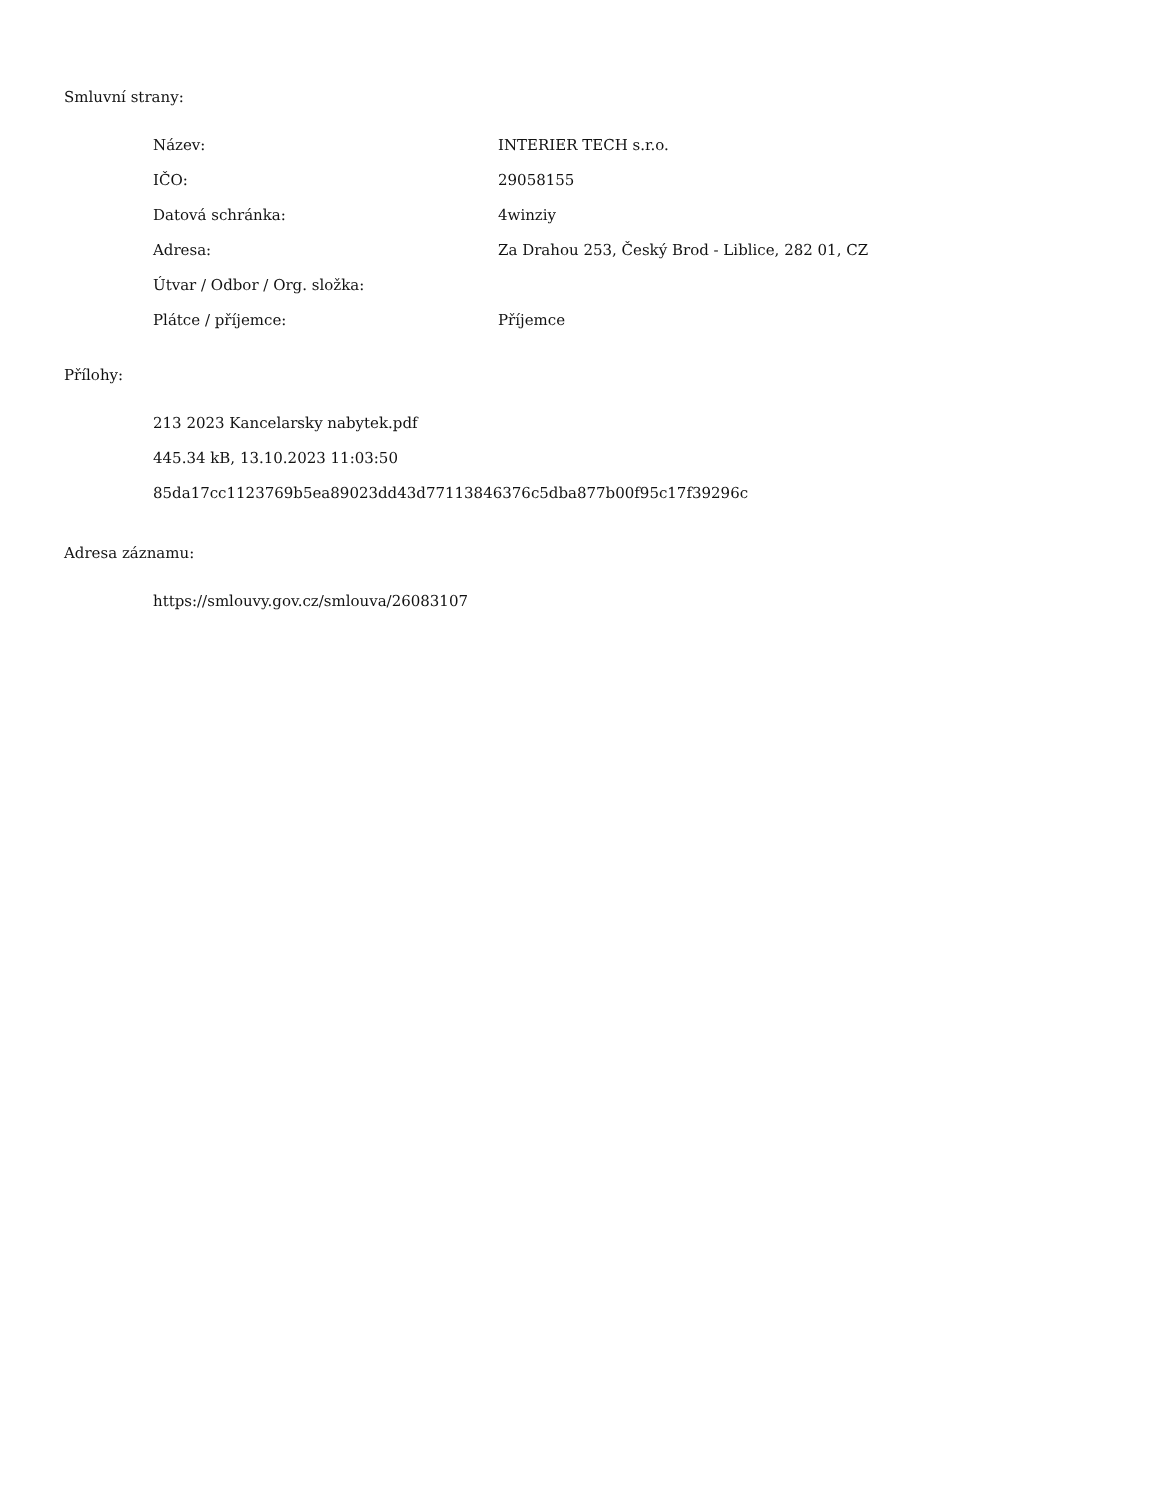Smluvní strany:
| Název: | INTERIER TECH s.r.o. |
| IČO: | 29058155 |
| Datová schránka: | 4winziy |
| Adresa: | Za Drahou 253, Český Brod - Liblice, 282 01, CZ |
| Útvar / Odbor / Org. složka: | |
| Plátce / příjemce: | Příjemce |
Přílohy:
213 2023 Kancelarsky nabytek.pdf
445.34 kB, 13.10.2023 11:03:50
85da17cc1123769b5ea89023dd43d77113846376c5dba877b00f95c17f39296c
Adresa záznamu:
https://smlouvy.gov.cz/smlouva/26083107